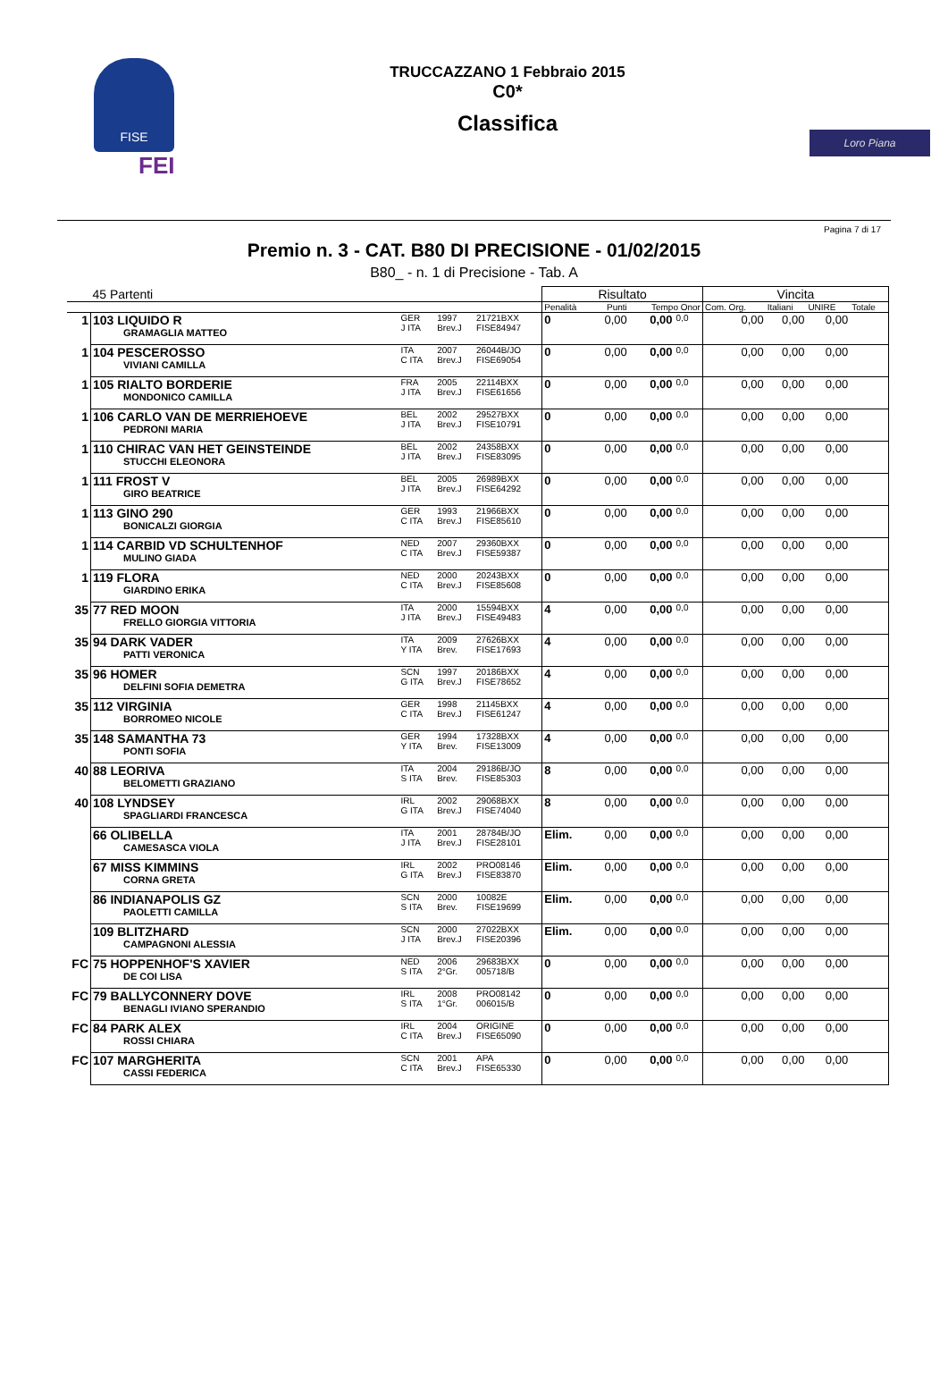FISE
FEI
TRUCCAZZANO 1 Febbraio 2015
C0*
Classifica
Loro Piana
Pagina 7 di 17
Premio n. 3 - CAT. B80 DI PRECISIONE - 01/02/2015
B80_ - n. 1 di Precisione - Tab. A
| | 45 Partenti | | | | Risultato | | | | Vincita | | | |
| | | | | | Penalità | Punti | Tempo Onor | | Com. Org. | Italiani | UNIRE | Totale |
| 1 | 103 LIQUIDO R GRAMAGLIA MATTEO | GER J ITA | 1997 Brev.J | 21721BXX FISE84947 | 0 | 0,00 | 0,00 | 0,0 | 0,00 | 0,00 | 0,00 | |
| 1 | 104 PESCEROSSO VIVIANI CAMILLA | ITA C ITA | 2007 Brev.J | 26044B/JO FISE69054 | 0 | 0,00 | 0,00 | 0,0 | 0,00 | 0,00 | 0,00 | |
| 1 | 105 RIALTO BORDERIE MONDONICO CAMILLA | FRA J ITA | 2005 Brev.J | 22114BXX FISE61656 | 0 | 0,00 | 0,00 | 0,0 | 0,00 | 0,00 | 0,00 | |
| 1 | 106 CARLO VAN DE MERRIEHOEVE PEDRONI MARIA | BEL J ITA | 2002 Brev.J | 29527BXX FISE10791 | 0 | 0,00 | 0,00 | 0,0 | 0,00 | 0,00 | 0,00 | |
| 1 | 110 CHIRAC VAN HET GEINSTEINDE STUCCHI ELEONORA | BEL J ITA | 2002 Brev.J | 24358BXX FISE83095 | 0 | 0,00 | 0,00 | 0,0 | 0,00 | 0,00 | 0,00 | |
| 1 | 111 FROST V GIRO BEATRICE | BEL J ITA | 2005 Brev.J | 26989BXX FISE64292 | 0 | 0,00 | 0,00 | 0,0 | 0,00 | 0,00 | 0,00 | |
| 1 | 113 GINO 290 BONICALZI GIORGIA | GER C ITA | 1993 Brev.J | 21966BXX FISE85610 | 0 | 0,00 | 0,00 | 0,0 | 0,00 | 0,00 | 0,00 | |
| 1 | 114 CARBID VD SCHULTENHOF MULINO GIADA | NED C ITA | 2007 Brev.J | 29360BXX FISE59387 | 0 | 0,00 | 0,00 | 0,0 | 0,00 | 0,00 | 0,00 | |
| 1 | 119 FLORA GIARDINO ERIKA | NED C ITA | 2000 Brev.J | 20243BXX FISE85608 | 0 | 0,00 | 0,00 | 0,0 | 0,00 | 0,00 | 0,00 | |
| 35 | 77 RED MOON FRELLO GIORGIA VITTORIA | ITA J ITA | 2000 Brev.J | 15594BXX FISE49483 | 4 | 0,00 | 0,00 | 0,0 | 0,00 | 0,00 | 0,00 | |
| 35 | 94 DARK VADER PATTI VERONICA | ITA Y ITA | 2009 Brev. | 27626BXX FISE17693 | 4 | 0,00 | 0,00 | 0,0 | 0,00 | 0,00 | 0,00 | |
| 35 | 96 HOMER DELFINI SOFIA DEMETRA | SCN G ITA | 1997 Brev.J | 20186BXX FISE78652 | 4 | 0,00 | 0,00 | 0,0 | 0,00 | 0,00 | 0,00 | |
| 35 | 112 VIRGINIA BORROMEO NICOLE | GER C ITA | 1998 Brev.J | 21145BXX FISE61247 | 4 | 0,00 | 0,00 | 0,0 | 0,00 | 0,00 | 0,00 | |
| 35 | 148 SAMANTHA 73 PONTI SOFIA | GER Y ITA | 1994 Brev. | 17328BXX FISE13009 | 4 | 0,00 | 0,00 | 0,0 | 0,00 | 0,00 | 0,00 | |
| 40 | 88 LEORIVA BELOMETTI GRAZIANO | ITA S ITA | 2004 Brev. | 29186B/JO FISE85303 | 8 | 0,00 | 0,00 | 0,0 | 0,00 | 0,00 | 0,00 | |
| 40 | 108 LYNDSEY SPAGLIARDI FRANCESCA | IRL G ITA | 2002 Brev.J | 29068BXX FISE74040 | 8 | 0,00 | 0,00 | 0,0 | 0,00 | 0,00 | 0,00 | |
| | 66 OLIBELLA CAMESASCA VIOLA | ITA J ITA | 2001 Brev.J | 28784B/JO FISE28101 | Elim. | 0,00 | 0,00 | 0,0 | 0,00 | 0,00 | 0,00 | |
| | 67 MISS KIMMINS CORNA GRETA | IRL G ITA | 2002 Brev.J | PRO08146 FISE83870 | Elim. | 0,00 | 0,00 | 0,0 | 0,00 | 0,00 | 0,00 | |
| | 86 INDIANAPOLIS GZ PAOLETTI CAMILLA | SCN S ITA | 2000 Brev. | 10082E FISE19699 | Elim. | 0,00 | 0,00 | 0,0 | 0,00 | 0,00 | 0,00 | |
| | 109 BLITZHARD CAMPAGNONI ALESSIA | SCN J ITA | 2000 Brev.J | 27022BXX FISE20396 | Elim. | 0,00 | 0,00 | 0,0 | 0,00 | 0,00 | 0,00 | |
| FC | 75 HOPPENHOF'S XAVIER DE COI LISA | NED S ITA | 2006 2°Gr. | 29683BXX 005718/B | 0 | 0,00 | 0,00 | 0,0 | 0,00 | 0,00 | 0,00 | |
| FC | 79 BALLYCONNERY DOVE BENAGLI IVIANO SPERANDIO | IRL S ITA | 2008 1°Gr. | PRO08142 006015/B | 0 | 0,00 | 0,00 | 0,0 | 0,00 | 0,00 | 0,00 | |
| FC | 84 PARK ALEX ROSSI CHIARA | IRL C ITA | 2004 Brev.J | ORIGINE FISE65090 | 0 | 0,00 | 0,00 | 0,0 | 0,00 | 0,00 | 0,00 | |
| FC | 107 MARGHERITA CASSI FEDERICA | SCN C ITA | 2001 Brev.J | APA FISE65330 | 0 | 0,00 | 0,00 | 0,0 | 0,00 | 0,00 | 0,00 | |